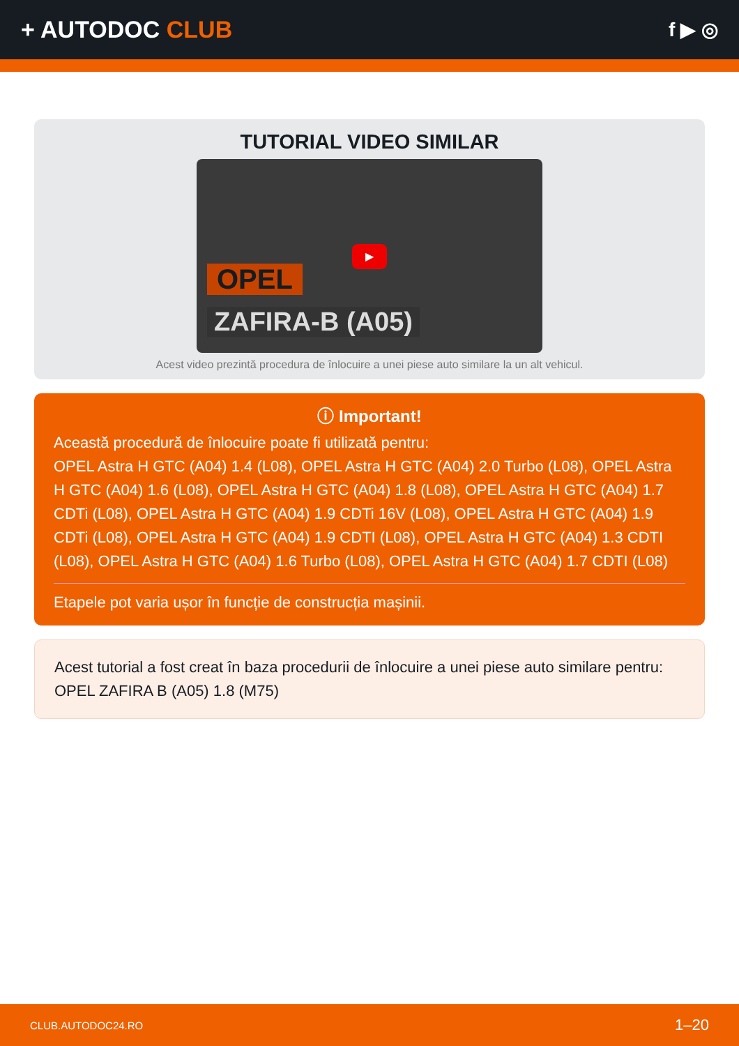+ AUTODOC CLUB
f ▶ ◎
TUTORIAL VIDEO SIMILAR
▶
OPEL
ZAFIRA-B (A05)
Acest video prezintă procedura de înlocuire a unei piese auto similare la un alt vehicul.
ⓘ Important!
Această procedură de înlocuire poate fi utilizată pentru:
OPEL Astra H GTC (A04) 1.4 (L08), OPEL Astra H GTC (A04) 2.0 Turbo (L08), OPEL Astra H GTC (A04) 1.6 (L08), OPEL Astra H GTC (A04) 1.8 (L08), OPEL Astra H GTC (A04) 1.7 CDTi (L08), OPEL Astra H GTC (A04) 1.9 CDTi 16V (L08), OPEL Astra H GTC (A04) 1.9 CDTi (L08), OPEL Astra H GTC (A04) 1.9 CDTI (L08), OPEL Astra H GTC (A04) 1.3 CDTI (L08), OPEL Astra H GTC (A04) 1.6 Turbo (L08), OPEL Astra H GTC (A04) 1.7 CDTI (L08)
Etapele pot varia ușor în funcție de construcția mașinii.
Acest tutorial a fost creat în baza procedurii de înlocuire a unei piese auto similare pentru: OPEL ZAFIRA B (A05) 1.8 (M75)
CLUB.AUTODOC24.RO 1–20